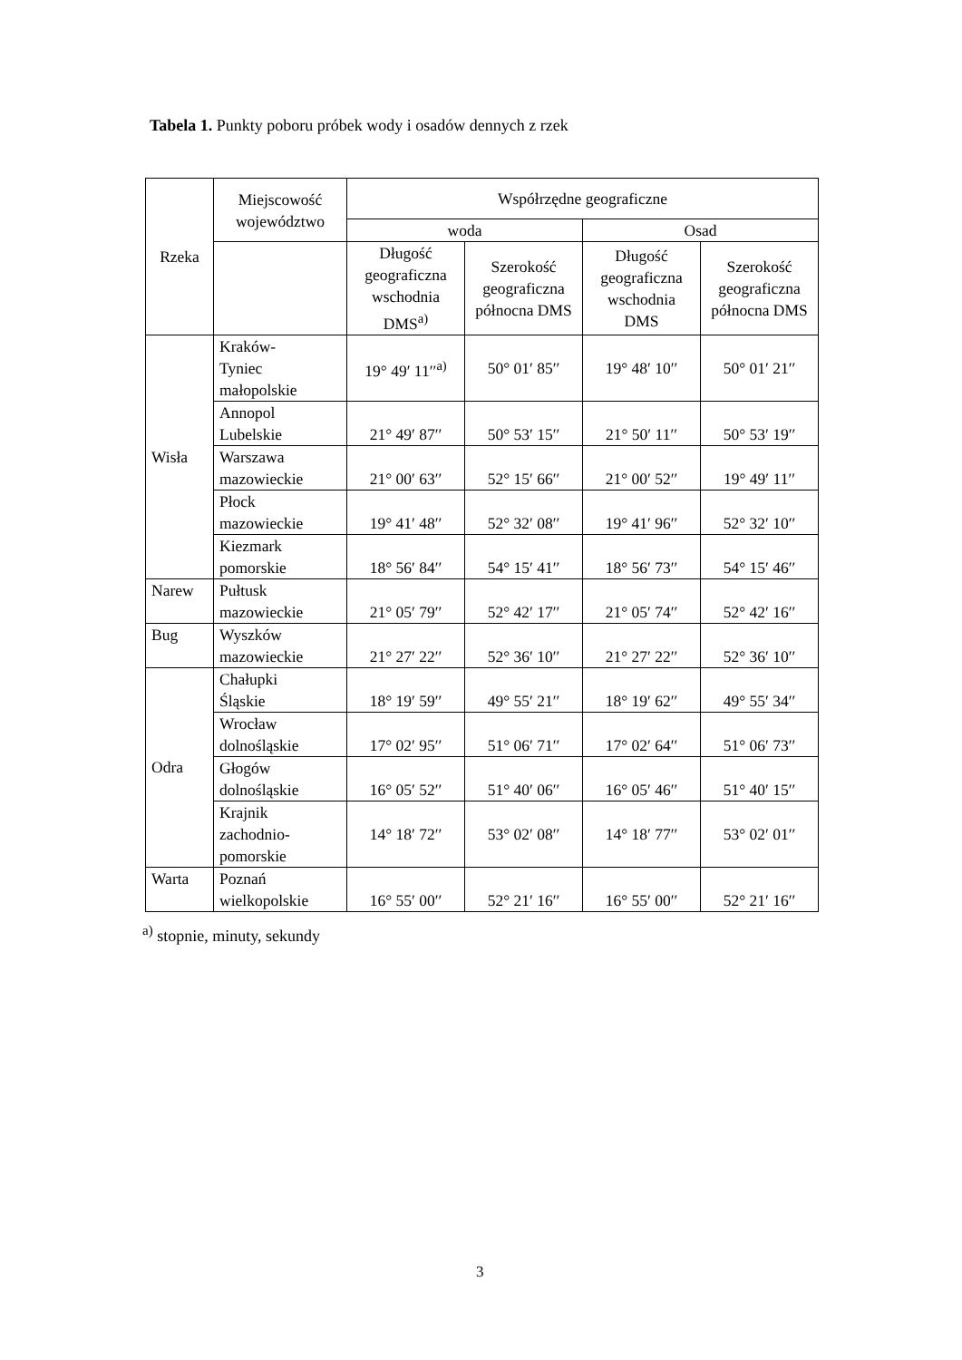Tabela 1. Punkty poboru próbek wody i osadów dennych z rzek
| Rzeka | Miejscowość województwo | Współrzędne geograficzne | | | |
| --- | --- | --- | --- | --- | --- |
| | | woda | | Osad | |
| | | Długość geograficzna wschodnia DMS<sup>a)</sup> | Szerokość geograficzna północna DMS | Długość geograficzna wschodnia DMS | Szerokość geograficzna północna DMS |
| Wisła | Kraków- Tyniec małopolskie | 19° 49′ 11′′<sup>a)</sup> | 50° 01′ 85′′ | 19° 48′ 10′′ | 50° 01′ 21′′ |
| | Annopol Lubelskie | 21° 49′ 87′′ | 50° 53′ 15′′ | 21° 50′ 11′′ | 50° 53′ 19′′ |
| | Warszawa mazowieckie | 21° 00′ 63′′ | 52° 15′ 66′′ | 21° 00′ 52′′ | 19° 49′ 11′′ |
| | Płock mazowieckie | 19° 41′ 48′′ | 52° 32′ 08′′ | 19° 41′ 96′′ | 52° 32′ 10′′ |
| | Kiezmark pomorskie | 18° 56′ 84′′ | 54° 15′ 41′′ | 18° 56′ 73′′ | 54° 15′ 46′′ |
| Narew | Pułtusk mazowieckie | 21° 05′ 79′′ | 52° 42′ 17′′ | 21° 05′ 74′′ | 52° 42′ 16′′ |
| Bug | Wyszków mazowieckie | 21° 27′ 22′′ | 52° 36′ 10′′ | 21° 27′ 22′′ | 52° 36′ 10′′ |
| Odra | Chałupki Śląskie | 18° 19′ 59′′ | 49° 55′ 21′′ | 18° 19′ 62′′ | 49° 55′ 34′′ |
| | Wrocław dolnośląskie | 17° 02′ 95′′ | 51° 06′ 71′′ | 17° 02′ 64′′ | 51° 06′ 73′′ |
| | Głogów dolnośląskie | 16° 05′ 52′′ | 51° 40′ 06′′ | 16° 05′ 46′′ | 51° 40′ 15′′ |
| | Krajnik zachodnio- pomorskie | 14° 18′ 72′′ | 53° 02′ 08′′ | 14° 18′ 77′′ | 53° 02′ 01′′ |
| Warta | Poznań wielkopolskie | 16° 55′ 00′′ | 52° 21′ 16′′ | 16° 55′ 00′′ | 52° 21′ 16′′ |
<sup>a)</sup> stopnie, minuty, sekundy
3